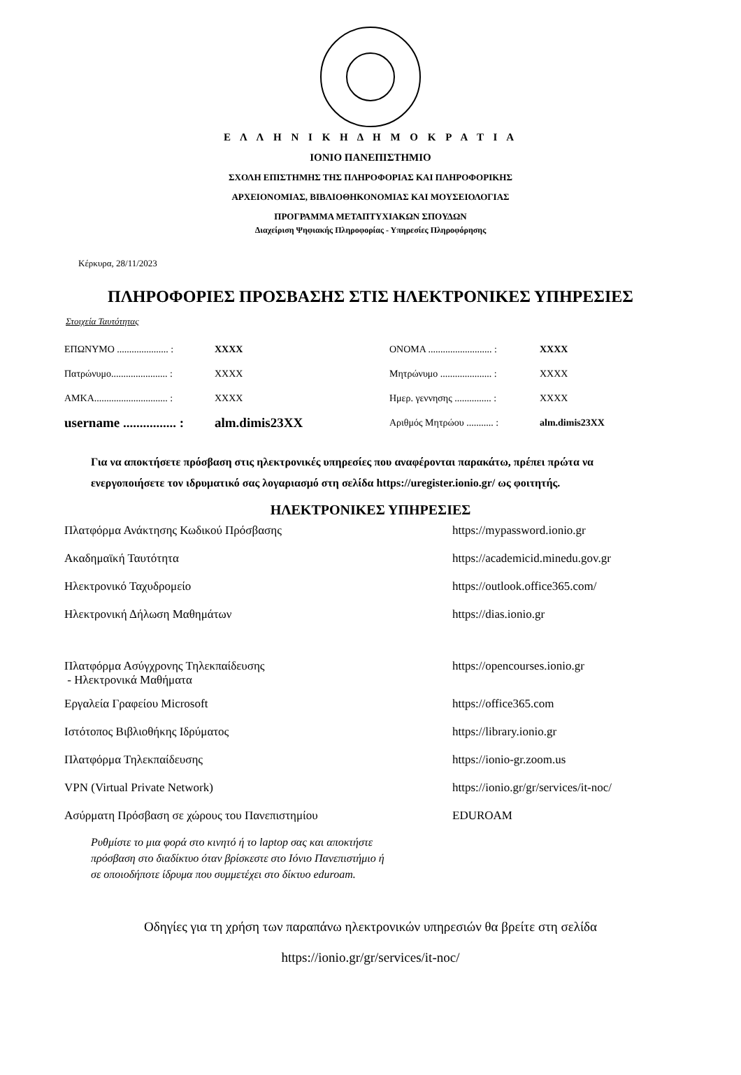Ε Λ Λ Η Ν Ι Κ Η Δ Η Μ Ο Κ Ρ Α Τ Ι Α
ΙΟΝΙΟ ΠΑΝΕΠΙΣΤΗΜΙΟ
ΣΧΟΛΗ ΕΠΙΣΤΗΜΗΣ ΤΗΣ ΠΛΗΡΟΦΟΡΙΑΣ ΚΑΙ ΠΛΗΡΟΦΟΡΙΚΗΣ
ΑΡΧΕΙΟΝΟΜΙΑΣ, ΒΙΒΛΙΟΘΗΚΟΝΟΜΙΑΣ ΚΑΙ ΜΟΥΣΕΙΟΛΟΓΙΑΣ
ΠΡΟΓΡΑΜΜΑ ΜΕΤΑΠΤΥΧΙΑΚΩΝ ΣΠΟΥΔΩΝ
Διαχείριση Ψηφιακής Πληροφορίας - Υπηρεσίες Πληροφόρησης
Κέρκυρα, 28/11/2023
ΠΛΗΡΟΦΟΡΙΕΣ ΠΡΟΣΒΑΣΗΣ ΣΤΙΣ ΗΛΕΚΤΡΟΝΙΚΕΣ ΥΠΗΡΕΣΙΕΣ
Στοιχεία Ταυτότητας
| ΕΠΩΝΥΜΟ ..................... : | XXXX | ΟΝΟΜΑ .......................... : | XXXX |
| Πατρώνυμο....................... : | XXXX | Μητρώνυμο ..................... : | XXXX |
| ΑΜΚΑ.............................. : | XXXX | Ημερ. γεννησης ............... : | XXXX |
| username ................ : | alm.dimis23XX | Αριθμός Μητρώου ........... : | alm.dimis23XX |
Για να αποκτήσετε πρόσβαση στις ηλεκτρονικές υπηρεσίες που αναφέρονται παρακάτω, πρέπει πρώτα να ενεργοποιήσετε τον ιδρυματικό σας λογαριασμό στη σελίδα https://uregister.ionio.gr/ ως φοιτητής.
ΗΛΕΚΤΡΟΝΙΚΕΣ ΥΠΗΡΕΣΙΕΣ
| Πλατφόρμα Ανάκτησης Κωδικού Πρόσβασης | https://mypassword.ionio.gr |
| Ακαδημαϊκή Ταυτότητα | https://academicid.minedu.gov.gr |
| Ηλεκτρονικό Ταχυδρομείο | https://outlook.office365.com/ |
| Ηλεκτρονική Δήλωση Μαθημάτων | https://dias.ionio.gr |
| Πλατφόρμα Ασύγχρονης Τηλεκπαίδευσης - Ηλεκτρονικά Μαθήματα | https://opencourses.ionio.gr |
| Εργαλεία Γραφείου Microsoft | https://office365.com |
| Ιστότοπος Βιβλιοθήκης Ιδρύματος | https://library.ionio.gr |
| Πλατφόρμα Τηλεκπαίδευσης | https://ionio-gr.zoom.us |
| VPN (Virtual Private Network) | https://ionio.gr/gr/services/it-noc/ |
| Ασύρματη Πρόσβαση σε χώρους του Πανεπιστημίου | EDUROAM |
Ρυθμίστε το μια φορά στο κινητό ή το laptop σας και αποκτήστε
πρόσβαση στο διαδίκτυο όταν βρίσκεστε στο Ιόνιο Πανεπιστήμιο ή
σε οποιοδήποτε ίδρυμα που συμμετέχει στο δίκτυο eduroam.
Οδηγίες για τη χρήση των παραπάνω ηλεκτρονικών υπηρεσιών θα βρείτε στη σελίδα
https://ionio.gr/gr/services/it-noc/